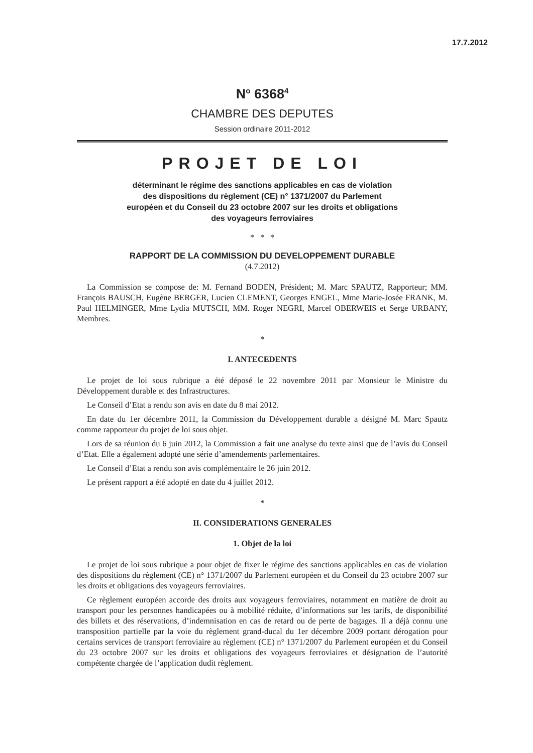17.7.2012
N<sup>o</sup> 6368<sup>4</sup>
CHAMBRE DES DEPUTES
Session ordinaire 2011-2012
PROJET DE LOI
déterminant le régime des sanctions applicables en cas de violation des dispositions du règlement (CE) n° 1371/2007 du Parlement européen et du Conseil du 23 octobre 2007 sur les droits et obligations des voyageurs ferroviaires
* * *
RAPPORT DE LA COMMISSION DU DEVELOPPEMENT DURABLE
(4.7.2012)
La Commission se compose de: M. Fernand BODEN, Président; M. Marc SPAUTZ, Rapporteur; MM. François BAUSCH, Eugène BERGER, Lucien CLEMENT, Georges ENGEL, Mme Marie-Josée FRANK, M. Paul HELMINGER, Mme Lydia MUTSCH, MM. Roger NEGRI, Marcel OBERWEIS et Serge URBANY, Membres.
*
I. ANTECEDENTS
Le projet de loi sous rubrique a été déposé le 22 novembre 2011 par Monsieur le Ministre du Développement durable et des Infrastructures.
Le Conseil d’Etat a rendu son avis en date du 8 mai 2012.
En date du 1er décembre 2011, la Commission du Développement durable a désigné M. Marc Spautz comme rapporteur du projet de loi sous objet.
Lors de sa réunion du 6 juin 2012, la Commission a fait une analyse du texte ainsi que de l’avis du Conseil d’Etat. Elle a également adopté une série d’amendements parlementaires.
Le Conseil d’Etat a rendu son avis complémentaire le 26 juin 2012.
Le présent rapport a été adopté en date du 4 juillet 2012.
*
II. CONSIDERATIONS GENERALES
1. Objet de la loi
Le projet de loi sous rubrique a pour objet de fixer le régime des sanctions applicables en cas de violation des dispositions du règlement (CE) n° 1371/2007 du Parlement européen et du Conseil du 23 octobre 2007 sur les droits et obligations des voyageurs ferroviaires.
Ce règlement européen accorde des droits aux voyageurs ferroviaires, notamment en matière de droit au transport pour les personnes handicapées ou à mobilité réduite, d’informations sur les tarifs, de disponibilité des billets et des réservations, d’indemnisation en cas de retard ou de perte de bagages. Il a déjà connu une transposition partielle par la voie du règlement grand-ducal du 1er décembre 2009 portant dérogation pour certains services de transport ferroviaire au règlement (CE) n° 1371/2007 du Parlement européen et du Conseil du 23 octobre 2007 sur les droits et obligations des voyageurs ferroviaires et désignation de l’autorité compétente chargée de l’application dudit règlement.